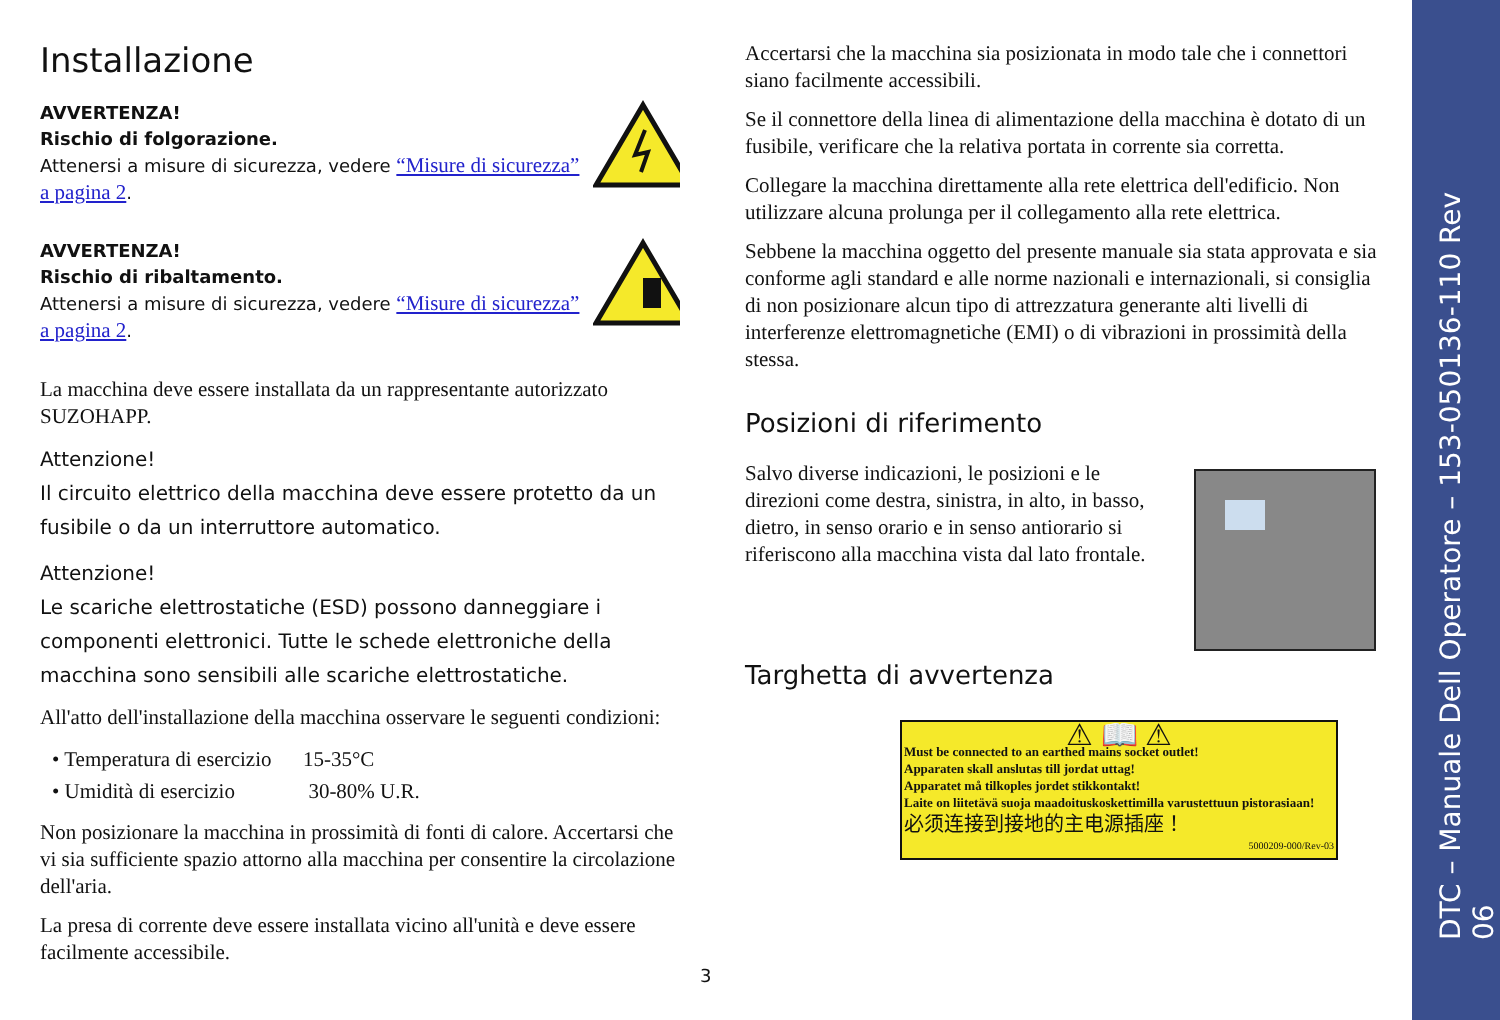Installazione
AVVERTENZA!
Rischio di folgorazione.
Attenersi a misure di sicurezza, vedere “Misure di sicurezza” a pagina 2.
AVVERTENZA!
Rischio di ribaltamento.
Attenersi a misure di sicurezza, vedere “Misure di sicurezza” a pagina 2.
La macchina deve essere installata da un rappresentante autorizzato SUZOHAPP.
Attenzione!
Il circuito elettrico della macchina deve essere protetto da un fusibile o da un interruttore automatico.
Attenzione!
Le scariche elettrostatiche (ESD) possono danneggiare i componenti elettronici. Tutte le schede elettroniche della macchina sono sensibili alle scariche elettrostatiche.
All'atto dell'installazione della macchina osservare le seguenti condizioni:
• Temperatura di esercizio 15-35°C
• Umidità di esercizio 30-80% U.R.
Non posizionare la macchina in prossimità di fonti di calore. Accertarsi che vi sia sufficiente spazio attorno alla macchina per consentire la circolazione dell'aria.
La presa di corrente deve essere installata vicino all'unità e deve essere facilmente accessibile.
Accertarsi che la macchina sia posizionata in modo tale che i connettori siano facilmente accessibili.
Se il connettore della linea di alimentazione della macchina è dotato di un fusibile, verificare che la relativa portata in corrente sia corretta.
Collegare la macchina direttamente alla rete elettrica dell'edificio. Non utilizzare alcuna prolunga per il collegamento alla rete elettrica.
Sebbene la macchina oggetto del presente manuale sia stata approvata e sia conforme agli standard e alle norme nazionali e internazionali, si consiglia di non posizionare alcun tipo di attrezzatura generante alti livelli di interferenze elettromagnetiche (EMI) o di vibrazioni in prossimità della stessa.
Posizioni di riferimento
Salvo diverse indicazioni, le posizioni e le direzioni come destra, sinistra, in alto, in basso, dietro, in senso orario e in senso antiorario si riferiscono alla macchina vista dal lato frontale.
Targhetta di avvertenza
⚠ 📖 ⚠
Must be connected to an earthed mains socket outlet!
Apparaten skall anslutas till jordat uttag!
Apparatet må tilkoples jordet stikkontakt!
Laite on liitetävä suoja maadoituskoskettimilla varustettuun pistorasiaan!
必须连接到接地的主电源插座！
5000209-000/Rev-03
3
DTC – Manuale Dell Operatore – 153-050136-110 Rev 06